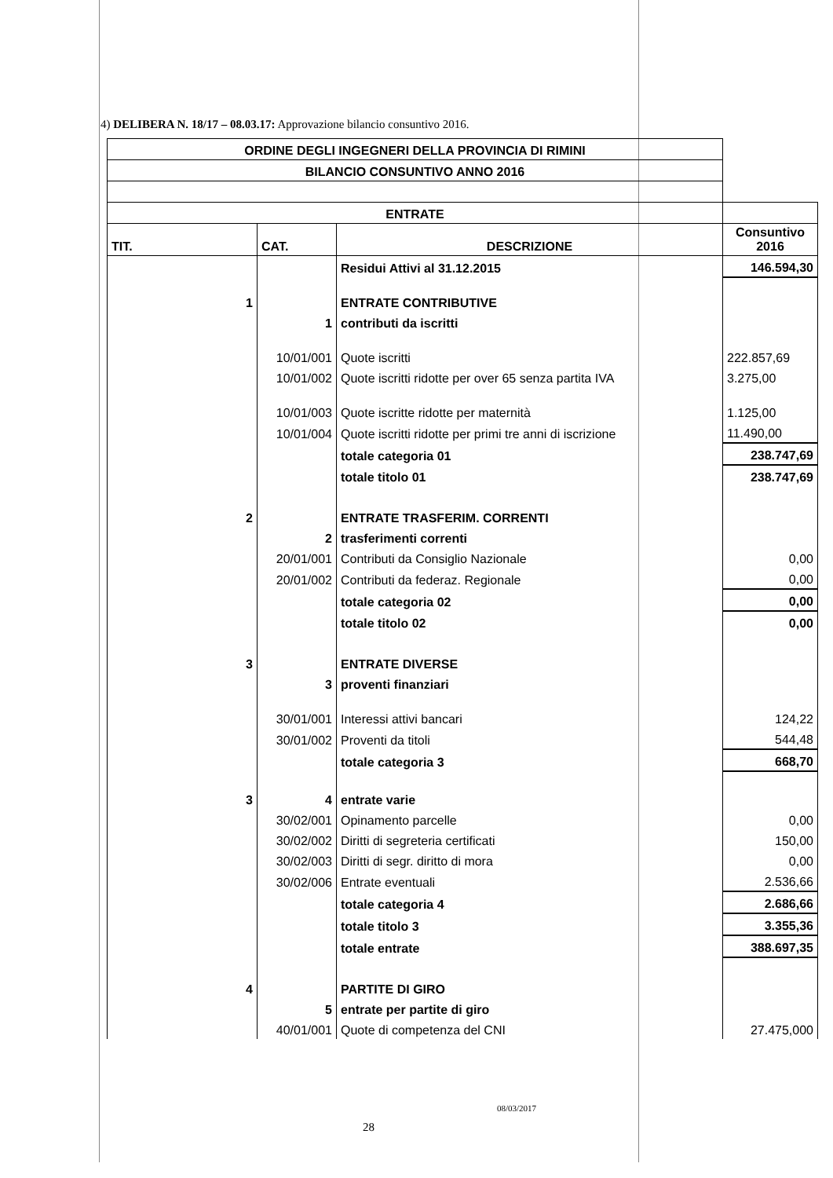4) DELIBERA N. 18/17 – 08.03.17: Approvazione bilancio consuntivo 2016.
| ORDINE DEGLI INGEGNERI DELLA PROVINCIA DI RIMINI | | | |
| BILANCIO CONSUNTIVO ANNO 2016 | | | |
| ENTRATE | | | |
| TIT. | CAT. | DESCRIZIONE | Consuntivo 2016 |
| | | Residui Attivi al 31.12.2015 | 146.594,30 |
| 1 | | ENTRATE CONTRIBUTIVE | |
| | 1 | contributi da iscritti | |
| | 10/01/001 | Quote iscritti | 222.857,69 |
| | 10/01/002 | Quote iscritti ridotte per over 65 senza partita IVA | 3.275,00 |
| | 10/01/003 | Quote iscritte ridotte per maternità | 1.125,00 |
| | 10/01/004 | Quote iscritti ridotte per primi tre anni di iscrizione | 11.490,00 |
| | | totale categoria 01 | 238.747,69 |
| | | totale titolo 01 | 238.747,69 |
| 2 | | ENTRATE TRASFERIM. CORRENTI | |
| | 2 | trasferimenti correnti | |
| | 20/01/001 | Contributi da Consiglio Nazionale | 0,00 |
| | 20/01/002 | Contributi da federaz. Regionale | 0,00 |
| | | totale categoria 02 | 0,00 |
| | | totale titolo 02 | 0,00 |
| 3 | | ENTRATE DIVERSE | |
| | 3 | proventi finanziari | |
| | 30/01/001 | Interessi attivi bancari | 124,22 |
| | 30/01/002 | Proventi da titoli | 544,48 |
| | | totale categoria 3 | 668,70 |
| 3 | 4 | entrate varie | |
| | 30/02/001 | Opinamento parcelle | 0,00 |
| | 30/02/002 | Diritti di segreteria certificati | 150,00 |
| | 30/02/003 | Diritti di segr. diritto di mora | 0,00 |
| | 30/02/006 | Entrate eventuali | 2.536,66 |
| | | totale categoria 4 | 2.686,66 |
| | | totale titolo 3 | 3.355,36 |
| | | totale entrate | 388.697,35 |
| 4 | | PARTITE DI GIRO | |
| | 5 | entrate per partite di giro | |
| | 40/01/001 | Quote di competenza del CNI | 27.475,000 |
08/03/2017
28